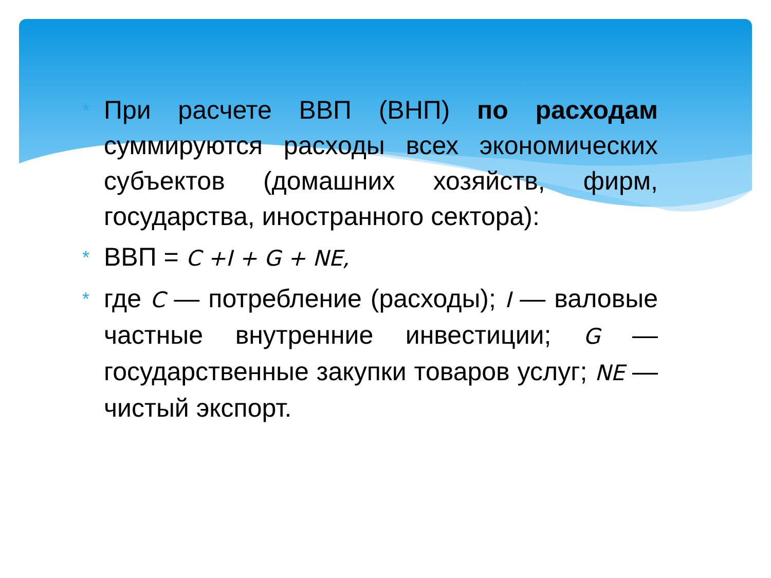*
При расчете ВВП (ВНП) по расходам суммируются расходы всех экономических субъектов (домашних хозяйств, фирм, государства, иностранного сектора):
*
ВВП = С +I + G + NE,
*
где С — потребление (расходы); I — валовые частные внутренние инвестиции; G — государственные закупки товаров услуг; NE — чистый экспорт.